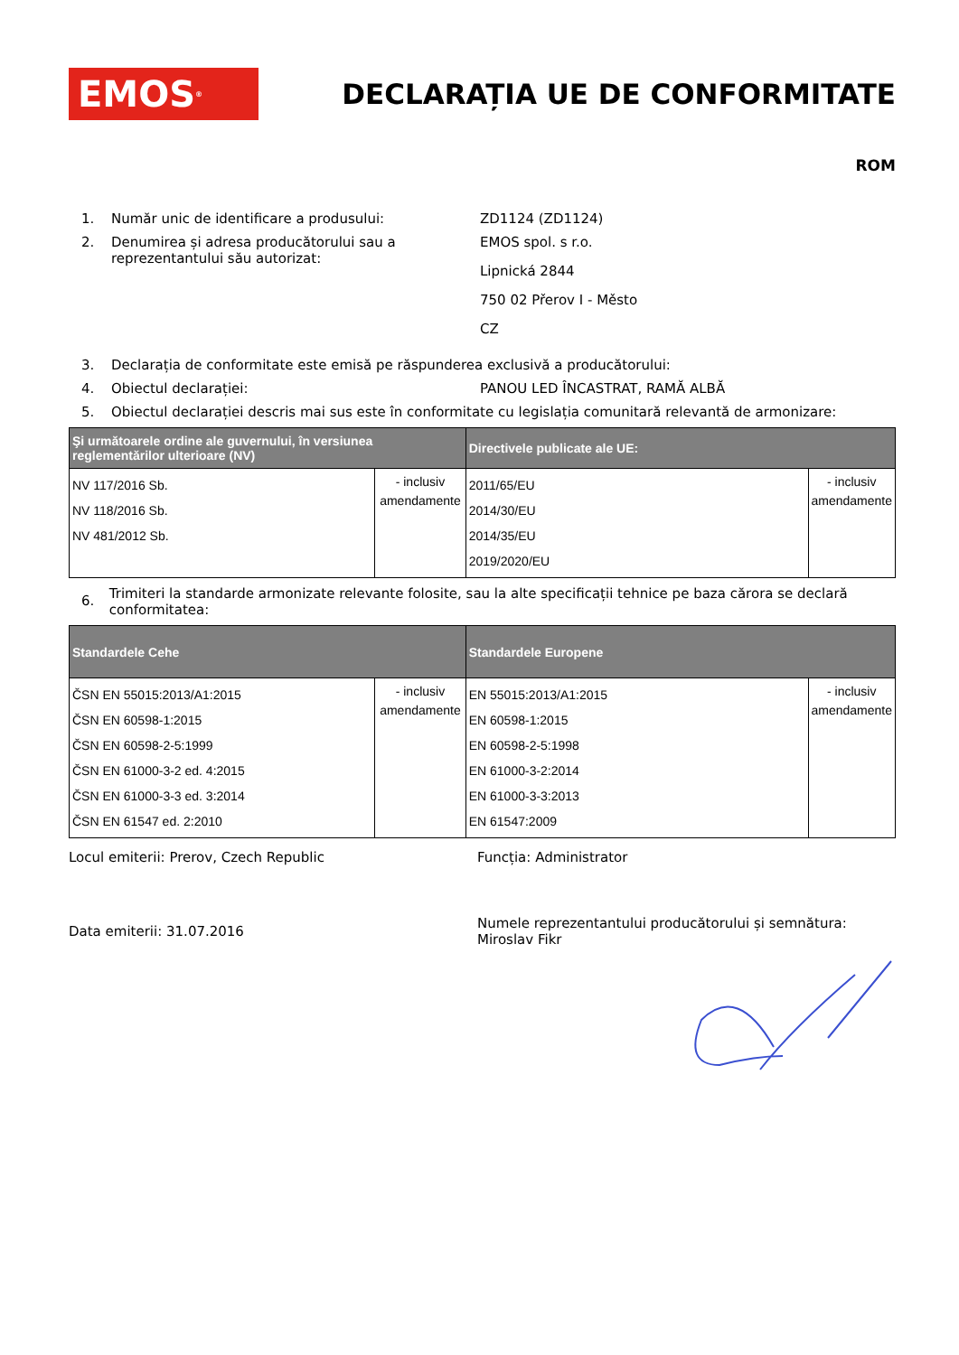EMOS<sup>®</sup>
DECLARAȚIA UE DE CONFORMITATE
ROM
1. Număr unic de identificare a produsului: ZD1124 (ZD1124)
2. Denumirea și adresa producătorului sau a reprezentantului său autorizat:
EMOS spol. s r.o.
Lipnická 2844
750 02 Přerov I - Město
CZ
3. Declarația de conformitate este emisă pe răspunderea exclusivă a producătorului:
4. Obiectul declarației: PANOU LED ÎNCASTRAT, RAMĂ ALBĂ
5. Obiectul declarației descris mai sus este în conformitate cu legislația comunitară relevantă de armonizare:
| Şi următoarele ordine ale guvernului, în versiunea reglementărilor ulterioare (NV) | | Directivele publicate ale UE: | |
| --- | --- | --- | --- |
| NV 117/2016 Sb. NV 118/2016 Sb. NV 481/2012 Sb. | - inclusiv amendamente | 2011/65/EU 2014/30/EU 2014/35/EU 2019/2020/EU | - inclusiv amendamente |
6.
Trimiteri la standarde armonizate relevante folosite, sau la alte specificații tehnice pe baza cărora se declară conformitatea:
| Standardele Cehe | | Standardele Europene | |
| --- | --- | --- | --- |
| ČSN EN 55015:2013/A1:2015 ČSN EN 60598-1:2015 ČSN EN 60598-2-5:1999 ČSN EN 61000-3-2 ed. 4:2015 ČSN EN 61000-3-3 ed. 3:2014 ČSN EN 61547 ed. 2:2010 | - inclusiv amendamente | EN 55015:2013/A1:2015 EN 60598-1:2015 EN 60598-2-5:1998 EN 61000-3-2:2014 EN 61000-3-3:2013 EN 61547:2009 | - inclusiv amendamente |
Locul emiterii: Prerov, Czech Republic Funcția: Administrator
Data emiterii: 31.07.2016
Numele reprezentantului producătorului și semnătura:
Miroslav Fikr